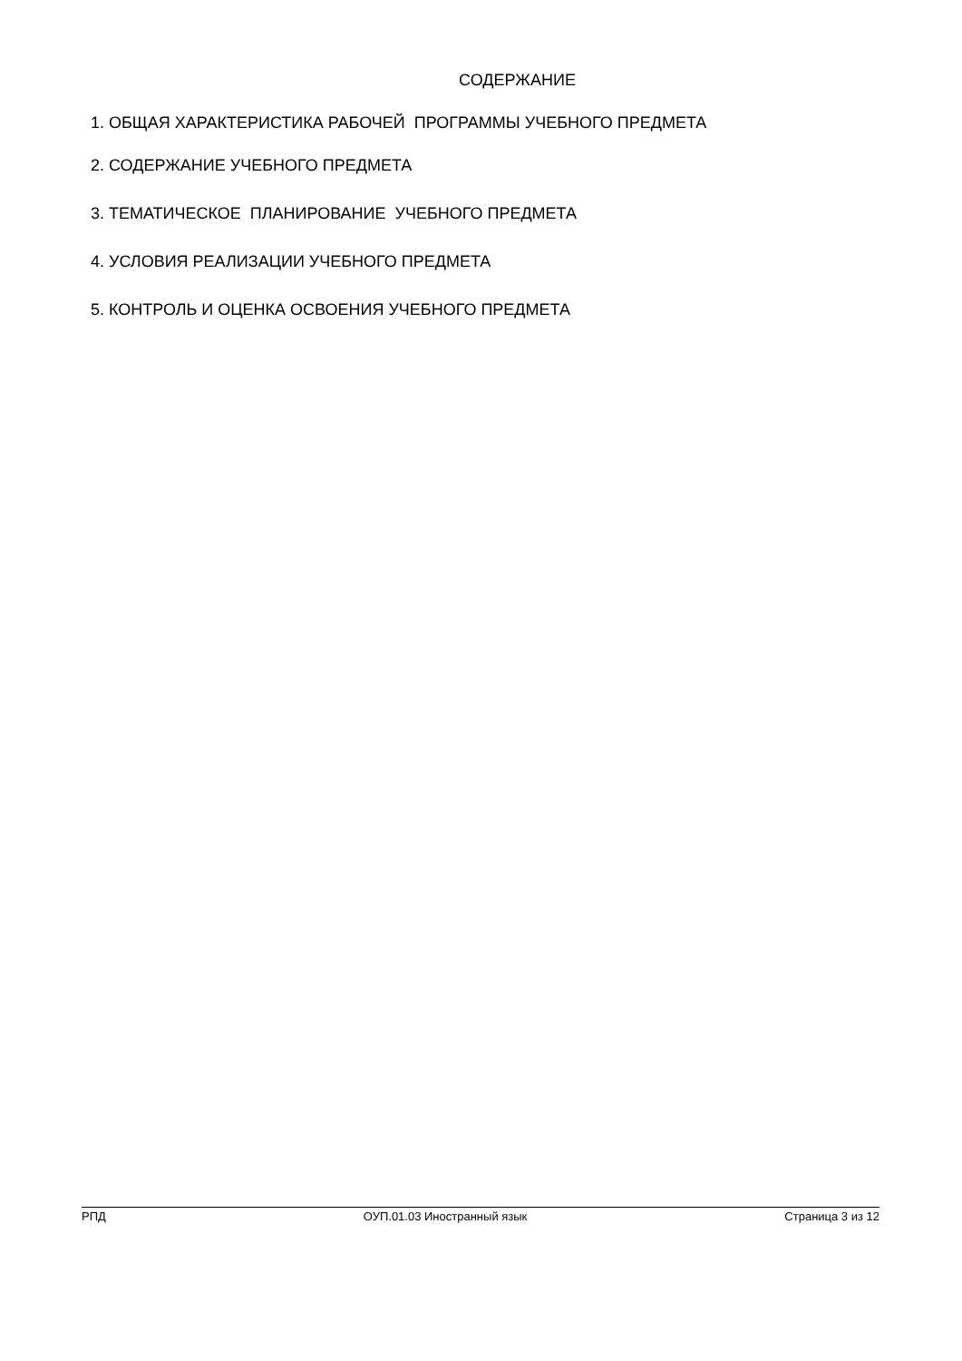СОДЕРЖАНИЕ
1. ОБЩАЯ ХАРАКТЕРИСТИКА РАБОЧЕЙ ПРОГРАММЫ УЧЕБНОГО ПРЕДМЕТА
2. СОДЕРЖАНИЕ УЧЕБНОГО ПРЕДМЕТА
3. ТЕМАТИЧЕСКОЕ ПЛАНИРОВАНИЕ УЧЕБНОГО ПРЕДМЕТА
4. УСЛОВИЯ РЕАЛИЗАЦИИ УЧЕБНОГО ПРЕДМЕТА
5. КОНТРОЛЬ И ОЦЕНКА ОСВОЕНИЯ УЧЕБНОГО ПРЕДМЕТА
РПД ОУП.01.03 Иностранный язык Страница 3 из 12